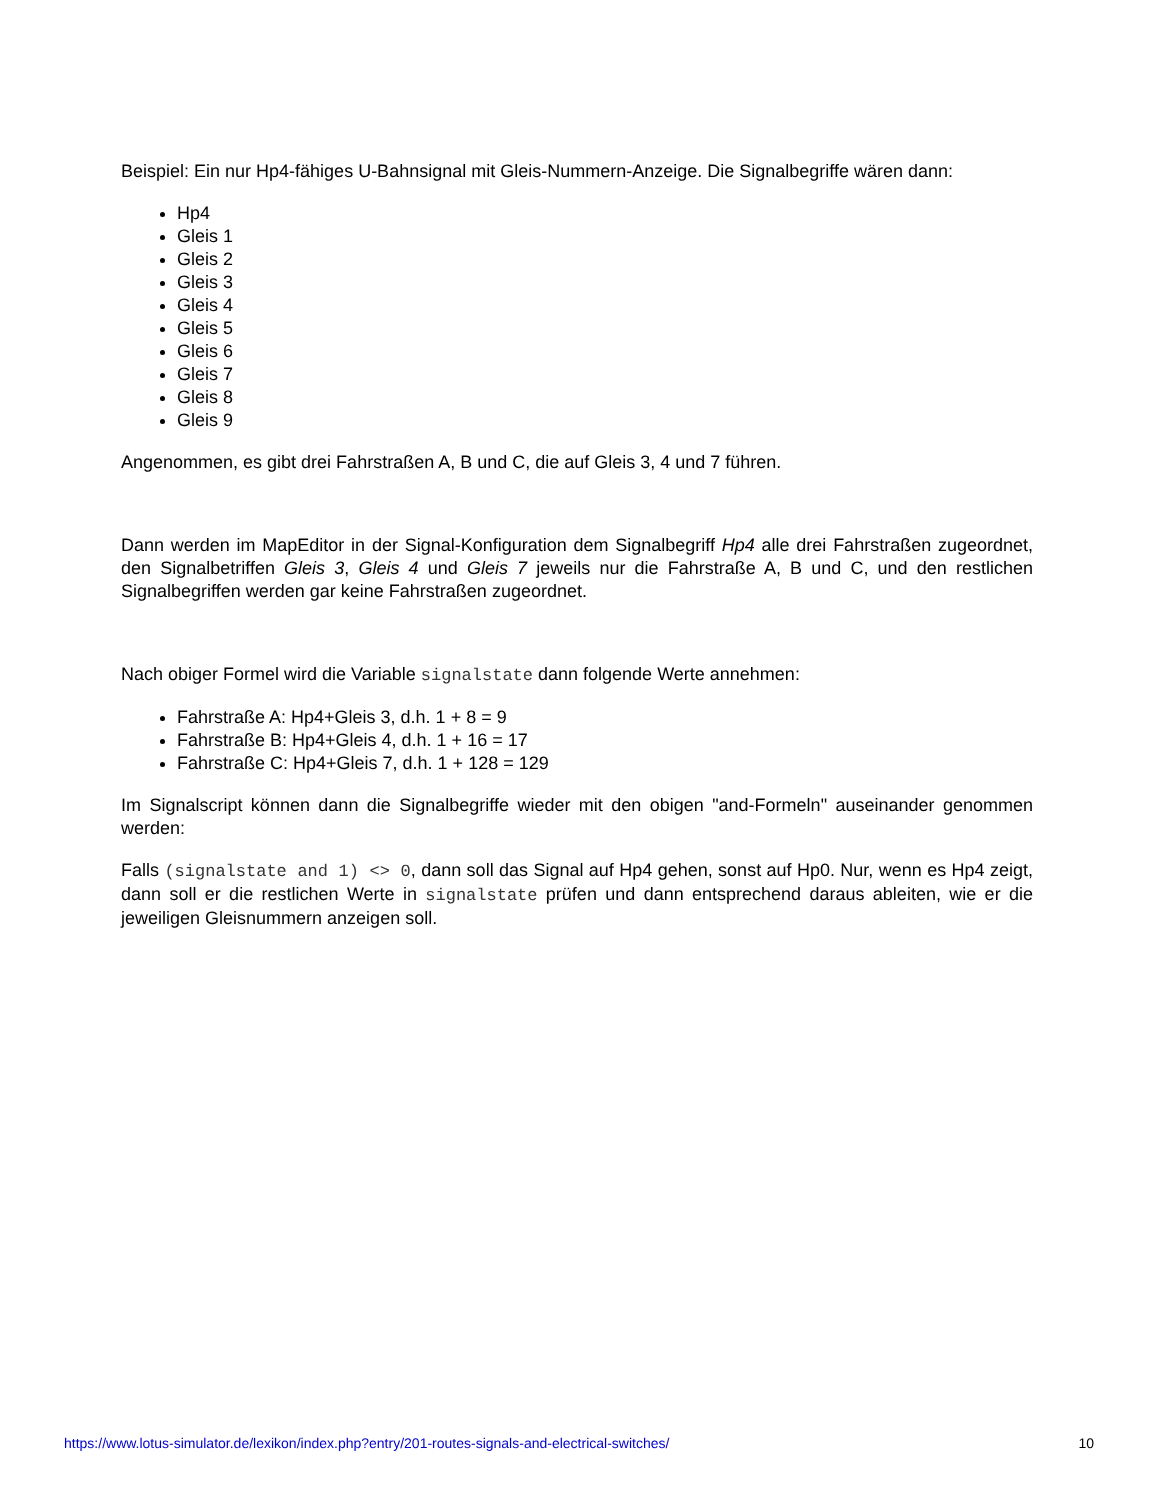Beispiel: Ein nur Hp4-fähiges U-Bahnsignal mit Gleis-Nummern-Anzeige. Die Signalbegriffe wären dann:
Hp4
Gleis 1
Gleis 2
Gleis 3
Gleis 4
Gleis 5
Gleis 6
Gleis 7
Gleis 8
Gleis 9
Angenommen, es gibt drei Fahrstraßen A, B und C, die auf Gleis 3, 4 und 7 führen.
Dann werden im MapEditor in der Signal-Konfiguration dem Signalbegriff Hp4 alle drei Fahrstraßen zugeordnet, den Signalbetriffen Gleis 3, Gleis 4 und Gleis 7 jeweils nur die Fahrstraße A, B und C, und den restlichen Signalbegriffen werden gar keine Fahrstraßen zugeordnet.
Nach obiger Formel wird die Variable signalstate dann folgende Werte annehmen:
Fahrstraße A: Hp4+Gleis 3, d.h. 1 + 8 = 9
Fahrstraße B: Hp4+Gleis 4, d.h. 1 + 16 = 17
Fahrstraße C: Hp4+Gleis 7, d.h. 1 + 128 = 129
Im Signalscript können dann die Signalbegriffe wieder mit den obigen "and-Formeln" auseinander genommen werden:
Falls (signalstate and 1) <> 0, dann soll das Signal auf Hp4 gehen, sonst auf Hp0. Nur, wenn es Hp4 zeigt, dann soll er die restlichen Werte in signalstate prüfen und dann entsprechend daraus ableiten, wie er die jeweiligen Gleisnummern anzeigen soll.
https://www.lotus-simulator.de/lexikon/index.php?entry/201-routes-signals-and-electrical-switches/ 10